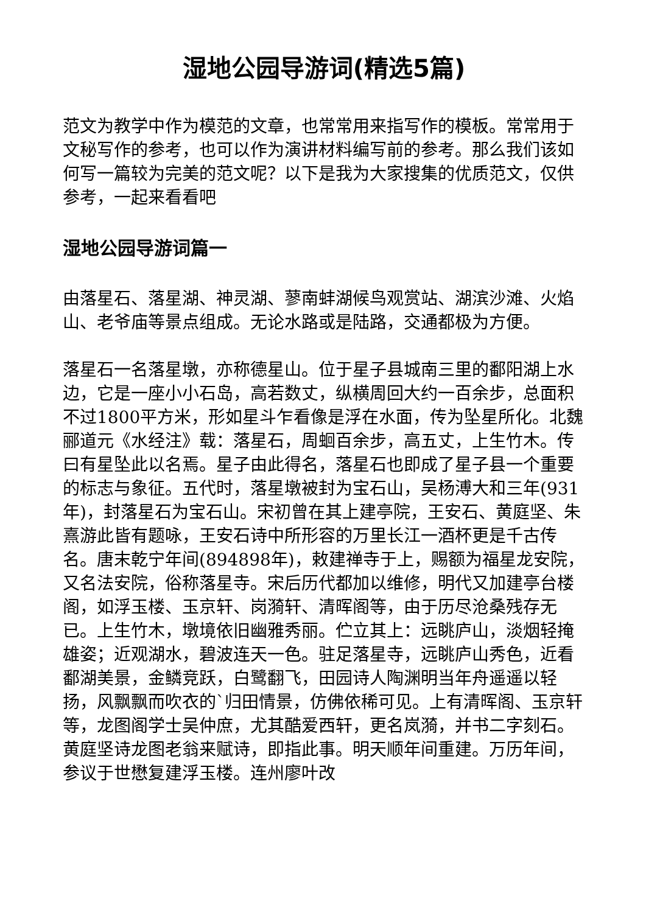湿地公园导游词(精选5篇)
范文为教学中作为模范的文章，也常常用来指写作的模板。常常用于文秘写作的参考，也可以作为演讲材料编写前的参考。那么我们该如何写一篇较为完美的范文呢？以下是我为大家搜集的优质范文，仅供参考，一起来看看吧
湿地公园导游词篇一
由落星石、落星湖、神灵湖、蓼南蚌湖候鸟观赏站、湖滨沙滩、火焰山、老爷庙等景点组成。无论水路或是陆路，交通都极为方便。
落星石一名落星墩，亦称德星山。位于星子县城南三里的鄱阳湖上水边，它是一座小小石岛，高若数丈，纵横周回大约一百余步，总面积不过1800平方米，形如星斗乍看像是浮在水面，传为坠星所化。北魏郦道元《水经注》载：落星石，周蛔百余步，高五丈，上生竹木。传曰有星坠此以名焉。星子由此得名，落星石也即成了星子县一个重要的标志与象征。五代时，落星墩被封为宝石山，吴杨溥大和三年(931年)，封落星石为宝石山。宋初曾在其上建亭院，王安石、黄庭坚、朱熹游此皆有题咏，王安石诗中所形容的万里长江一酒杯更是千古传名。唐末乾宁年间(894898年)，敕建禅寺于上，赐额为福星龙安院，又名法安院，俗称落星寺。宋后历代都加以维修，明代又加建亭台楼阁，如浮玉楼、玉京轩、岗漪轩、清晖阁等，由于历尽沧桑残存无已。上生竹木，墩境依旧幽雅秀丽。伫立其上：远眺庐山，淡烟轻掩雄姿；近观湖水，碧波连天一色。驻足落星寺，远眺庐山秀色，近看鄱湖美景，金鳞竞跃，白鹭翻飞，田园诗人陶渊明当年舟遥遥以轻扬，风飘飘而吹衣的`归田情景，仿佛依稀可见。上有清晖阁、玉京轩等，龙图阁学士吴仲庶，尤其酷爱西轩，更名岚漪，并书二字刻石。黄庭坚诗龙图老翁来赋诗，即指此事。明天顺年间重建。万历年间，参议于世懋复建浮玉楼。连州廖叶改